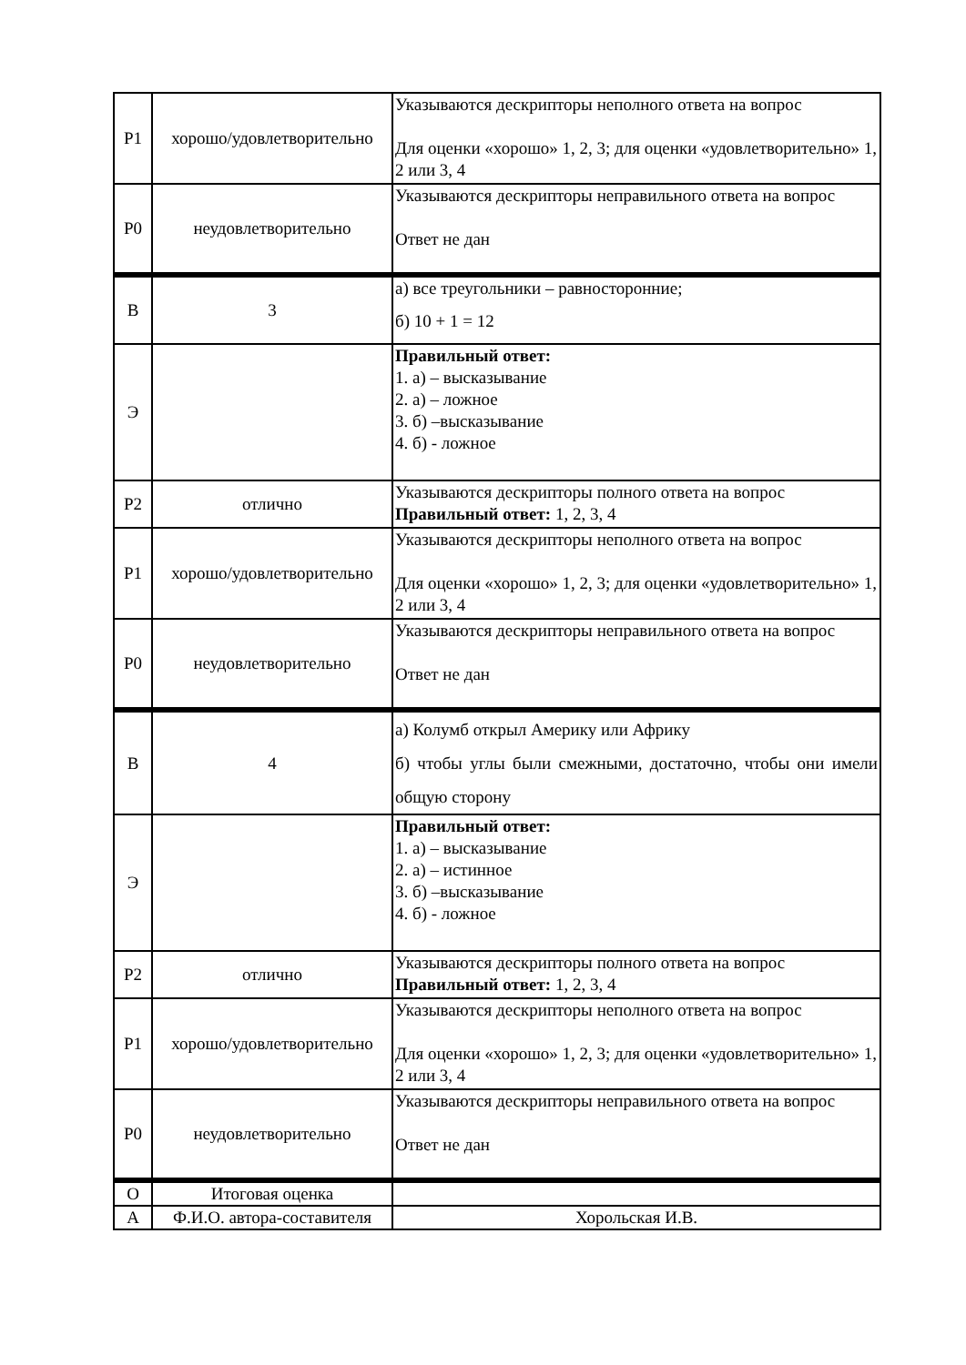| Р1 | хорошо/удовлетворительно | Указываются дескрипторы неполного ответа на вопрос Для оценки «хорошо» 1, 2, 3; для оценки «удовлетворительно» 1, 2 или 3, 4 |
| Р0 | неудовлетворительно | Указываются дескрипторы неправильного ответа на вопрос Ответ не дан |
| В | 3 | а) все треугольники – равносторонние; б) 10 + 1 = 12 |
| Э | | Правильный ответ: 1. а) – высказывание 2. а) – ложное 3. б) –высказывание 4. б) - ложное |
| Р2 | отлично | Указываются дескрипторы полного ответа на вопрос Правильный ответ: 1, 2, 3, 4 |
| Р1 | хорошо/удовлетворительно | Указываются дескрипторы неполного ответа на вопрос Для оценки «хорошо» 1, 2, 3; для оценки «удовлетворительно» 1, 2 или 3, 4 |
| Р0 | неудовлетворительно | Указываются дескрипторы неправильного ответа на вопрос Ответ не дан |
| В | 4 | а) Колумб открыл Америку или Африку б) чтобы углы были смежными, достаточно, чтобы они имели общую сторону |
| Э | | Правильный ответ: 1. а) – высказывание 2. а) – истинное 3. б) –высказывание 4. б) - ложное |
| Р2 | отлично | Указываются дескрипторы полного ответа на вопрос Правильный ответ: 1, 2, 3, 4 |
| Р1 | хорошо/удовлетворительно | Указываются дескрипторы неполного ответа на вопрос Для оценки «хорошо» 1, 2, 3; для оценки «удовлетворительно» 1, 2 или 3, 4 |
| Р0 | неудовлетворительно | Указываются дескрипторы неправильного ответа на вопрос Ответ не дан |
| О | Итоговая оценка | |
| А | Ф.И.О. автора-составителя | Хорольская И.В. |